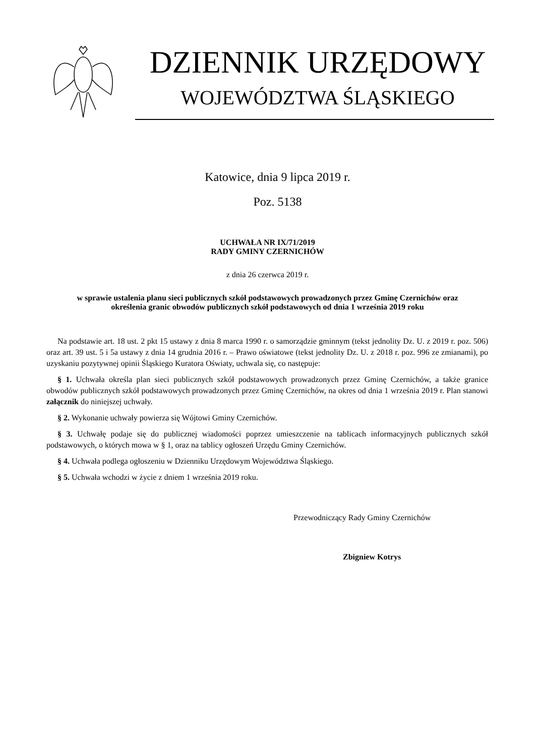DZIENNIK URZĘDOWY
WOJEWÓDZTWA ŚLĄSKIEGO
Katowice, dnia 9 lipca 2019 r.
Poz. 5138
UCHWAŁA NR IX/71/2019
RADY GMINY CZERNICHÓW
z dnia 26 czerwca 2019 r.
w sprawie ustalenia planu sieci publicznych szkół podstawowych prowadzonych przez Gminę Czernichów oraz określenia granic obwodów publicznych szkół podstawowych od dnia 1 września 2019 roku
Na podstawie art. 18 ust. 2 pkt 15 ustawy z dnia 8 marca 1990 r. o samorządzie gminnym (tekst jednolity Dz. U. z 2019 r. poz. 506) oraz art. 39 ust. 5 i 5a ustawy z dnia 14 grudnia 2016 r. – Prawo oświatowe (tekst jednolity Dz. U. z 2018 r. poz. 996 ze zmianami), po uzyskaniu pozytywnej opinii Śląskiego Kuratora Oświaty, uchwala się, co następuje:
§ 1. Uchwała określa plan sieci publicznych szkół podstawowych prowadzonych przez Gminę Czernichów, a także granice obwodów publicznych szkół podstawowych prowadzonych przez Gminę Czernichów, na okres od dnia 1 września 2019 r. Plan stanowi załącznik do niniejszej uchwały.
§ 2. Wykonanie uchwały powierza się Wójtowi Gminy Czernichów.
§ 3. Uchwałę podaje się do publicznej wiadomości poprzez umieszczenie na tablicach informacyjnych publicznych szkół podstawowych, o których mowa w § 1, oraz na tablicy ogłoszeń Urzędu Gminy Czernichów.
§ 4. Uchwała podlega ogłoszeniu w Dzienniku Urzędowym Województwa Śląskiego.
§ 5. Uchwała wchodzi w życie z dniem 1 września 2019 roku.
Przewodniczący Rady Gminy Czernichów
Zbigniew Kotrys